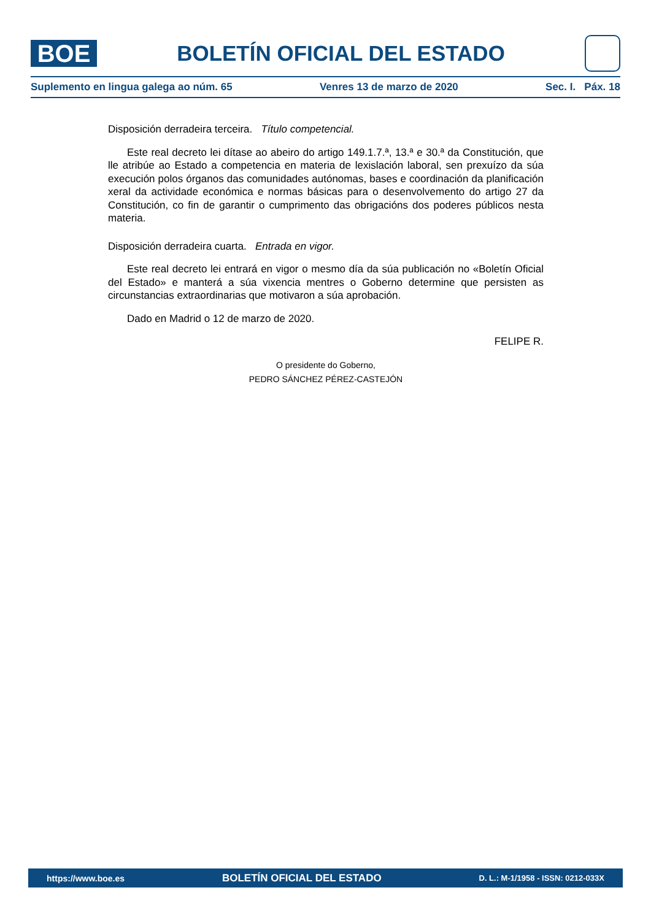BOE
BOLETÍN OFICIAL DEL ESTADO
Suplemento en lingua galega ao núm. 65 Venres 13 de marzo de 2020 Sec. I. Páx. 18
Disposición derradeira terceira. Título competencial.
Este real decreto lei dítase ao abeiro do artigo 149.1.7.ª, 13.ª e 30.ª da Constitución, que lle atribúe ao Estado a competencia en materia de lexislación laboral, sen prexuízo da súa execución polos órganos das comunidades autónomas, bases e coordinación da planificación xeral da actividade económica e normas básicas para o desenvolvemento do artigo 27 da Constitución, co fin de garantir o cumprimento das obrigacións dos poderes públicos nesta materia.
Disposición derradeira cuarta. Entrada en vigor.
Este real decreto lei entrará en vigor o mesmo día da súa publicación no «Boletín Oficial del Estado» e manterá a súa vixencia mentres o Goberno determine que persisten as circunstancias extraordinarias que motivaron a súa aprobación.
Dado en Madrid o 12 de marzo de 2020.
FELIPE R.
O presidente do Goberno,
PEDRO SÁNCHEZ PÉREZ-CASTEJÓN
https://www.boe.es BOLETÍN OFICIAL DEL ESTADO D. L.: M-1/1958 - ISSN: 0212-033X